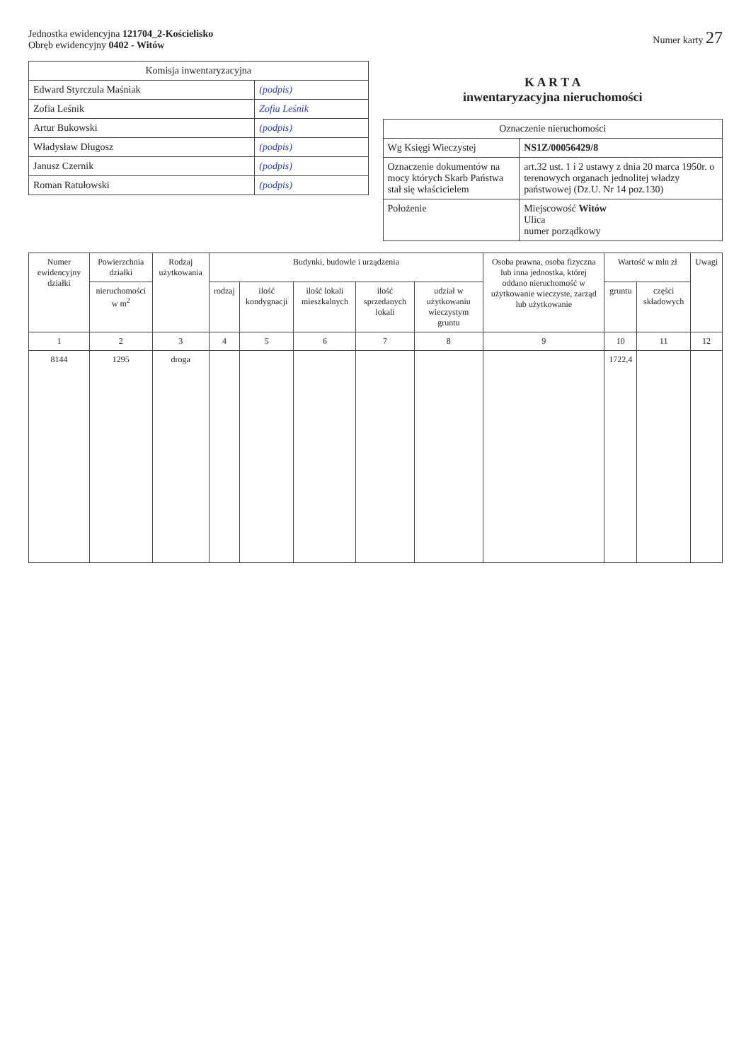Jednostka ewidencyjna 121704_2-Kościelisko
Obręb ewidencyjny 0402 - Witów
Numer karty 27
| Komisja inwentaryzacyjna | |
| --- | --- |
| Edward Styrczula Maśniak | (podpis) |
| Zofia Leśnik | Zofia Leśnik |
| Artur Bukowski | (podpis) |
| Władysław Długosz | (podpis) |
| Janusz Czernik | (podpis) |
| Roman Ratułowski | (podpis) |
K A R T A
inwentaryzacyjna nieruchomości
| Oznaczenie nieruchomości | |
| --- | --- |
| Wg Księgi Wieczystej | NS1Z/00056429/8 |
| Oznaczenie dokumentów na mocy których Skarb Państwa stał się właścicielem | art.32 ust. 1 i 2 ustawy z dnia 20 marca 1950r. o terenowych organach jednolitej władzy państwowej (Dz.U. Nr 14 poz.130) |
| Położenie | Miejscowość Witów Ulica numer porządkowy |
| Numer ewidencyjny działki | Powierzchnia działki | Rodzaj użytkowania | Budynki, budowle i urządzenia | | | | | Osoba prawna, osoba fizyczna lub inna jednostka, której oddano nieruchomość w użytkowanie wieczyste, zarząd lub użytkowanie | Wartość w mln zł | | Uwagi |
| --- | --- | --- | --- | --- | --- | --- | --- | --- | --- | --- | --- |
| | nieruchomości w m<sup>2</sup> | | rodzaj | ilość kondygnacji | ilość lokali mieszkalnych | ilość sprzedanych lokali | udział w użytkowaniu wieczystym gruntu | | gruntu | części składowych | |
| 1 | 2 | 3 | 4 | 5 | 6 | 7 | 8 | 9 | 10 | 11 | 12 |
| 8144 | 1295 | droga | | | | | | | 1722,4 | | |